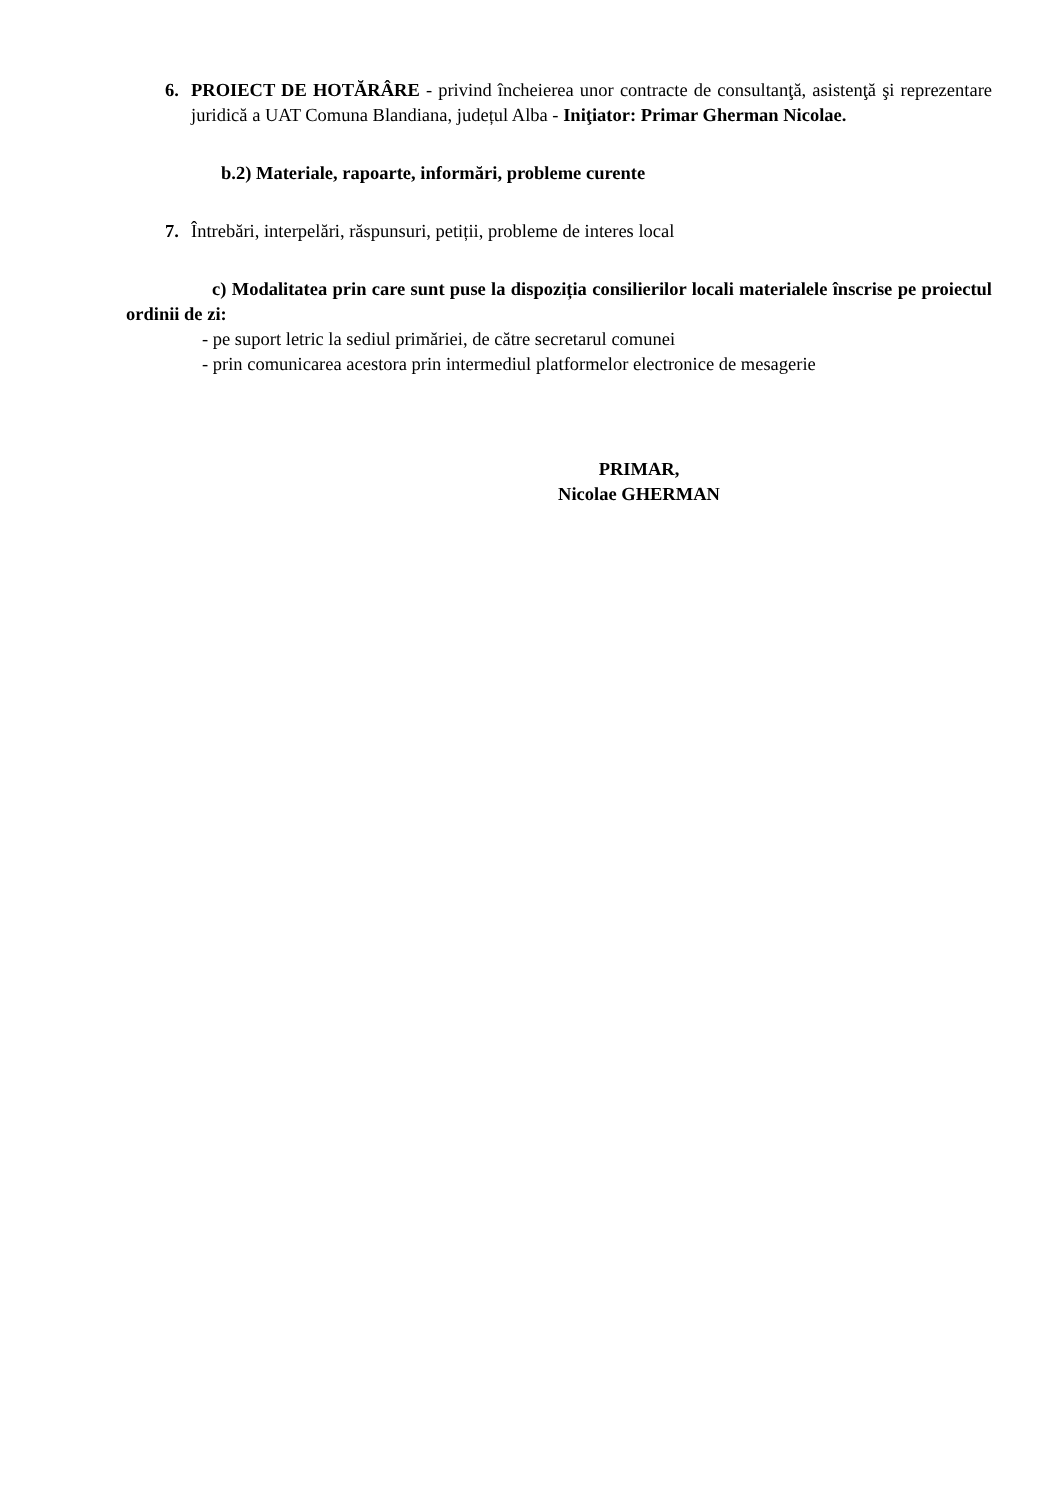6. PROIECT DE HOTĂRÂRE - privind încheierea unor contracte de consultanţă, asistenţă şi reprezentare juridică a UAT Comuna Blandiana, județul Alba - Iniţiator: Primar Gherman Nicolae.
b.2) Materiale, rapoarte, informări, probleme curente
7. Întrebări, interpelări, răspunsuri, petiții, probleme de interes local
c) Modalitatea prin care sunt puse la dispoziția consilierilor locali materialele înscrise pe proiectul ordinii de zi:
- pe suport letric la sediul primăriei, de către secretarul comunei
- prin comunicarea acestora prin intermediul platformelor electronice de mesagerie
PRIMAR,
Nicolae GHERMAN